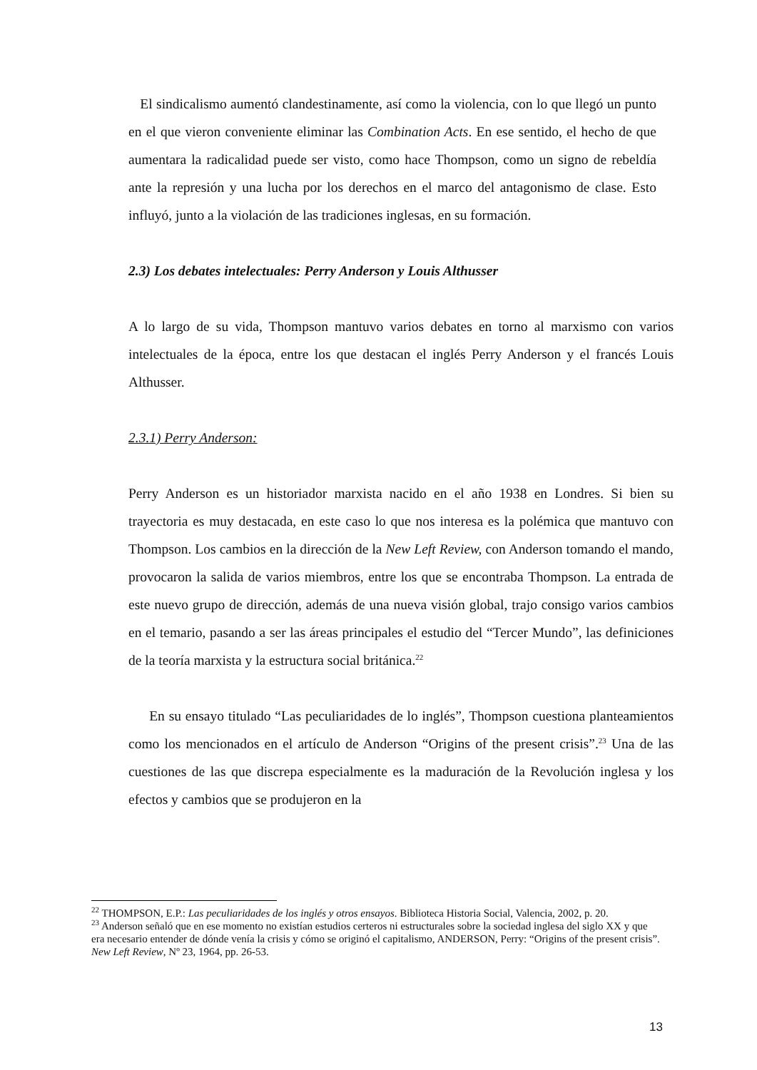El sindicalismo aumentó clandestinamente, así como la violencia, con lo que llegó un punto en el que vieron conveniente eliminar las Combination Acts. En ese sentido, el hecho de que aumentara la radicalidad puede ser visto, como hace Thompson, como un signo de rebeldía ante la represión y una lucha por los derechos en el marco del antagonismo de clase. Esto influyó, junto a la violación de las tradiciones inglesas, en su formación.
2.3) Los debates intelectuales: Perry Anderson y Louis Althusser
A lo largo de su vida, Thompson mantuvo varios debates en torno al marxismo con varios intelectuales de la época, entre los que destacan el inglés Perry Anderson y el francés Louis Althusser.
2.3.1) Perry Anderson:
Perry Anderson es un historiador marxista nacido en el año 1938 en Londres. Si bien su trayectoria es muy destacada, en este caso lo que nos interesa es la polémica que mantuvo con Thompson. Los cambios en la dirección de la New Left Review, con Anderson tomando el mando, provocaron la salida de varios miembros, entre los que se encontraba Thompson. La entrada de este nuevo grupo de dirección, además de una nueva visión global, trajo consigo varios cambios en el temario, pasando a ser las áreas principales el estudio del “Tercer Mundo”, las definiciones de la teoría marxista y la estructura social británica.<sup>22</sup>
En su ensayo titulado “Las peculiaridades de lo inglés”, Thompson cuestiona planteamientos como los mencionados en el artículo de Anderson “Origins of the present crisis”.<sup>23</sup> Una de las cuestiones de las que discrepa especialmente es la maduración de la Revolución inglesa y los efectos y cambios que se produjeron en la
<sup>22</sup> THOMPSON, E.P.: Las peculiaridades de los inglés y otros ensayos. Biblioteca Historia Social, Valencia, 2002, p. 20.
<sup>23</sup> Anderson señaló que en ese momento no existían estudios certeros ni estructurales sobre la sociedad inglesa del siglo XX y que era necesario entender de dónde venía la crisis y cómo se originó el capitalismo, ANDERSON, Perry: “Origins of the present crisis”. New Left Review, Nº 23, 1964, pp. 26-53.
13